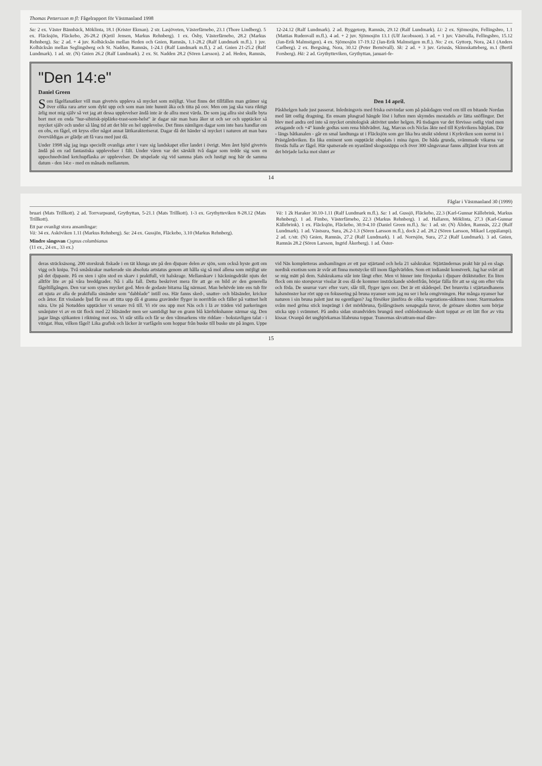Thomas Pettersson m fl: Fågelrapport för Västmanland 1998
Sa: 2 ex. Väster Bännbäck, Möklinta, 18.1 (Krister Ekman). 2 str. Lasjöveten, Västerfärnebo, 23.1 (Thore Lindberg). 5 ex. Fläcksjön, Fläckebo, 26-28.2 (Kjetil Jensen, Markus Rehnberg). 1 ex. Ösby, Västerfärnebo, 28.2 (Markus Rehnberg). Su: 2 ad. + 4 juv. Kolbäcksån mellan Heden och Gnien, Ramnäs, 1.1-28.2 (Ralf Lundmark m.fl.). 1 juv. Kolbäcksån mellan Seglingsberg och St. Nadden, Ramnäs, 1-24.1 (Ralf Lundmark m.fl.). 2 ad. Gnien 21-25.2 (Ralf Lundmark). 1 ad. str. (N) Gnien 26.2 (Ralf Lundmark). 2 ex. St. Nadden 28.2 (Sören Larsson). 2 ad. Heden, Ramnäs, 12-24.12 (Ralf Lundmark). 2 ad. Byggetorp, Ramnäs, 29.12 (Ralf Lundmark). Li: 2 ex. Sjömosjön, Fellingsbro, 1.1 (Mattias Rudenvall m.fl.). 4 ad. + 2 juv. Sjömosjön 13.1 (Ulf Jacobsson). 3 ad. + 1 juv. Västvalla, Fellingsbro, 15.12 (Jan-Erik Malmstigen). 4 ex. Sjömosjön 17-19.12 (Jan-Erik Malmstigen m.fl.). No: 2 ex. Gyttorp, Nora, 24.1 (Anders Carlberg). 2 ex. Bergsäng, Nora, 30.12 (Peter Bernövall). Sk: 2 ad. + 3 juv. Grisnäs, Skinnskatteberg, m.1 (Bertil Forsberg). Hä: 2 ad. Grythytteviken, Grythyttan, januari-fe-
"Den 14:e"
Daniel Green
Som fågelfanatiker vill man givetvis uppleva så mycket som möjligt. Visst finns det tillfällen man grämer sig över olika rara arter som dykt upp och som man inte hunnit åka och titta på osv. Men om jag ska vara riktigt ärlig mot mig själv så vet jag att dessa upplevelser ändå inte är de allra mest värda. De som jag allra sist skulle byta bort mot en enda "hur-sibirisk-piplärke-trast-som-helst" är dagar när man bara åker ut och ser och upptäcker så mycket själv och under så lång tid att det blir en hel upplevelse. Det finns nämligen dagar som inte bara handlar om en obs, en fågel, ett kryss eller något annat lättkarakteriserat. Dagar då det händer så mycket i naturen att man bara överväldigas av glädje att få vara med just då.
Under 1998 såg jag inga speciellt ovanliga arter i vare sig landskapet eller landet i övrigt. Men året bjöd givetvis ändå på en rad fantastiska upplevelser i fält. Under våren var det särskilt två dagar som tedde sig som en uppochnedvänd ketchupflaska av upplevelser. De utspelade sig vid samma plats och lustigt nog bär de samma datum - den 14:e - med en månads mellanrum.
Den 14 april.
Påskhelgen hade just passerat. Inledningsvis med friska ostvindar som på påskdagen vred om till en bitande Nordan med lätt ostlig dragning. En ensam plusgrad hängde löst i luften men skymdes mestadels av lätta snöflingor. Det blev med andra ord inte så mycket ornitologisk aktivitet under helgen. På tisdagen var det förvisso ostlig vind men avtagande och +4° kunde godtas som rena blidvädret. Jag, Marcus och Niclas åkte ned till Kyrkvikens båtplats. Där - längs båtkanalen - går en smal landtunga ut i Fläcksjön som ger lika bra utsikt söderut i Kyrkviken som norrut in i Prästgårdsviken. En lika eminent som oupptäckt obsplats i mina ögon. De båda grunda, svämmade vikarna var förstås fulla av fågel. Här spatserade en nyanländ skogssnäppa och över 300 sångsvanar fanns alltjämt kvar trots att det började lacka mot slutet av
14
Fåglar i Västmanland 30 (1999)
bruari (Mats Trillkott). 2 ad. Torrvarpsund, Grythyttan, 5-21.1 (Mats Trillkott). 1-3 ex. Grythytteviken 8-28.12 (Mats Trillkott).
Ett par ovanligt stora ansamlingar:
Vä: 34 ex. Asköviken 1.11 (Markus Rehnberg). Sa: 24 ex. Gussjön, Fläckebo, 3.10 (Markus Rehnberg).
Mindre sångsvan Cygnus columbianus
(11 ex., 24 ex., 33 ex.)
Vä: 1 2k Haraker 30.10-1.11 (Ralf Lundmark m.fl.). Sa: 1 ad. Gussjö, Fläckebo, 22.3 (Karl-Gunnar Källebrink, Markus Rehnberg). 1 ad. Fimbo, Västerfärnebo, 22.3 (Markus Rehnberg). 1 ad. Hallaren, Möklinta, 27.3 (Karl-Gunnar Källebrink). 1 ex. Fläcksjön, Fläckebo, 30.9-4.10 (Daniel Green m.fl.). Su: 1 ad. str. (N) Åliden, Ramnäs, 22.2 (Ralf Lundmark). 1 ad. Västsura, Sura, 26.2-1.3 (Sören Larsson m.fl.), dock 2 ad. 28.2 (Sören Larsson, Mikael Leppälampi). 2 ad. r./str. (N) Gnien, Ramnäs, 27.2 (Ralf Lundmark). 1 ad. Norrsjön, Sura, 27.2 (Ralf Lundmark). 3 ad. Gnien, Ramnäs 28.2 (Sören Larsson, Ingrid Åkerberg). 1 ad. Öster-
deras sträcksäsong. 200 storskrak fiskade i en tät klunga ute på den djupare delen av sjön, som också hyste gott om vigg och knipa. Två småskrakar markerade sin absoluta artstatus genom att hålla sig så mol allena som möjligt ute på det djupaste. På en sten i sjön stod en skarv i praktfull, vit halskrage. Mellanskarv i häckningsdräkt njuts det alltför lite av på våra breddgrader. Nå i alla fall. Detta beskrivet mera för att ge en bild av den generella fågeltillgången. Den var som synes mycket god. Men de godaste bitarna låg närmast. Man behövde inte ens tub för att njuta av alla de praktfulla simänder som "dabblade" intill oss. Här fanns sked-, snatter- och bläsänder, krickor och årtor. Ett visslande ljud får oss att titta upp då 4 granna gravänder flyger in norrifrån och fäller på vattnet helt nära. Ute på Notudden upptäcker vi senare två till. Vi rör oss upp mot Näs och i lä av träden vid parkeringen smånjuter vi av en tät flock med 22 bläsänder men ser samtidigt hur en grann blå kärrhökshanne närmar sig. Den jagar längs sjökanten i riktning mot oss. Vi står stilla och får se den våtmarkens vite riddare - bokstavligen talat - i vitögat. Huu, vilken fågel! Lika grafisk och läcker är varfågeln som hoppar från buske till buske ute på ängen. Uppe vid Näs kompletteras andsamlingen av ett par stjärtand och hela 21 salskrakar. Stjärtändernas prakt bär på en slags nordisk exotism som är svår att finna motstycke till inom fågelvärlden. Som ett indianskt konstverk. Jag har svårt att se mig mätt på dem. Salskrakarna står inte långt efter. Men vi hinner inte försjunka i djupare dräktstudier. En liten flock om nio storspovar visslar åt oss då de kommer insträckande söderifrån, börjar fälla för att se sig om efter vila och föda. De snurrar varv efter varv, slår till, flyger igen osv. Det är ett skådespel. Det brunvita i stjärtandhanens halsmönster har rört upp en fokusering på bruna nyanser som jag nu ser i hela omgivningen. Hur många nyanser har naturen i sin bruna palett just nu egentligen? Jag försöker jämföra de olika vegetations-skiktens toner. Starrmadens svåm med gröna stick insprängt i det mörkbruna, fjolårsgräsets senapsgula tuvor, de grönare skotten som börjar sticka upp i svämmet. På andra sidan strandvidets brungrå med oxblodstonade skott toppat av ett lätt flor av vita kissar. Ovanpå det ungbjörkarnas lilabruna toppar. Tranornas skvattram-mad däre-
15